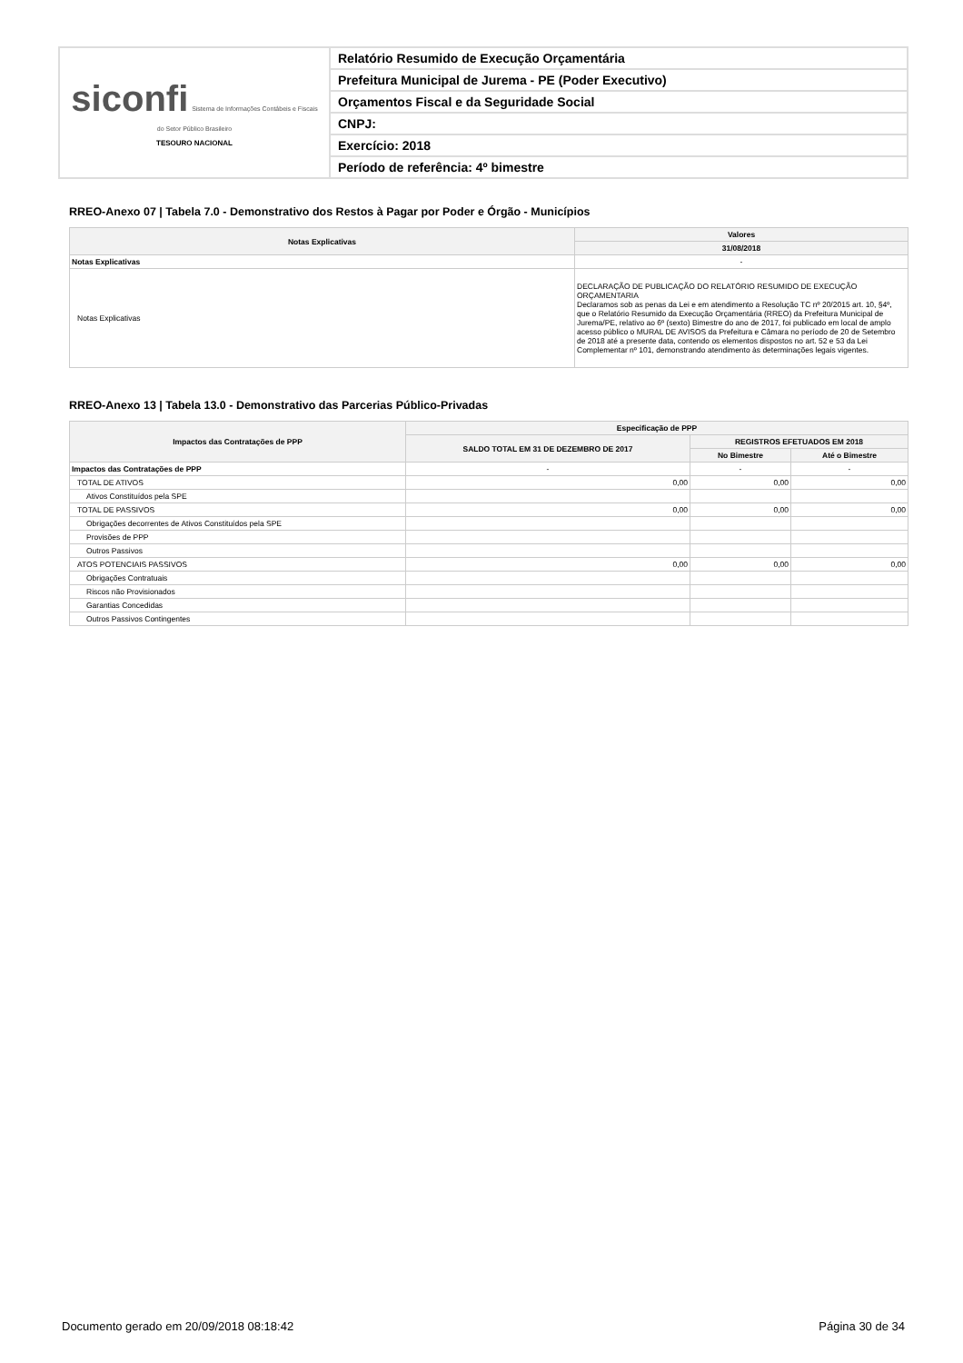| siconfi Sistema de Informações Contábeis e Fiscais do Setor Público Brasileiro TESOURO NACIONAL | Relatório Resumido de Execução Orçamentária |
| | Prefeitura Municipal de Jurema - PE (Poder Executivo) |
| | Orçamentos Fiscal e da Seguridade Social |
| | CNPJ: |
| | Exercício: 2018 |
| | Período de referência: 4º bimestre |
RREO-Anexo 07 | Tabela 7.0 - Demonstrativo dos Restos à Pagar por Poder e Órgão - Municípios
| Notas Explicativas | Valores |
| --- | --- |
| | 31/08/2018 |
| Notas Explicativas | - |
| Notas Explicativas | DECLARAÇÃO DE PUBLICAÇÃO DO RELATÓRIO RESUMIDO DE EXECUÇÃO ORÇAMENTARIA Declaramos sob as penas da Lei e em atendimento a Resolução TC nº 20/2015 art. 10, §4º, que o Relatório Resumido da Execução Orçamentária (RREO) da Prefeitura Municipal de Jurema/PE, relativo ao 6º (sexto) Bimestre do ano de 2017, foi publicado em local de amplo acesso público o MURAL DE AVISOS da Prefeitura e Câmara no período de 20 de Setembro de 2018 até a presente data, contendo os elementos dispostos no art. 52 e 53 da Lei Complementar nº 101, demonstrando atendimento às determinações legais vigentes. |
RREO-Anexo 13 | Tabela 13.0 - Demonstrativo das Parcerias Público-Privadas
| Impactos das Contratações de PPP | Especificação de PPP | | |
| --- | --- | --- | --- |
| | SALDO TOTAL EM 31 DE DEZEMBRO DE 2017 | REGISTROS EFETUADOS EM 2018 | |
| | | No Bimestre | Até o Bimestre |
| Impactos das Contratações de PPP | - | - | - |
| TOTAL DE ATIVOS | 0,00 | 0,00 | 0,00 |
| Ativos Constituídos pela SPE | | | |
| TOTAL DE PASSIVOS | 0,00 | 0,00 | 0,00 |
| Obrigações decorrentes de Ativos Constituídos pela SPE | | | |
| Provisões de PPP | | | |
| Outros Passivos | | | |
| ATOS POTENCIAIS PASSIVOS | 0,00 | 0,00 | 0,00 |
| Obrigações Contratuais | | | |
| Riscos não Provisionados | | | |
| Garantias Concedidas | | | |
| Outros Passivos Contingentes | | | |
Documento gerado em 20/09/2018 08:18:42 Página 30 de 34